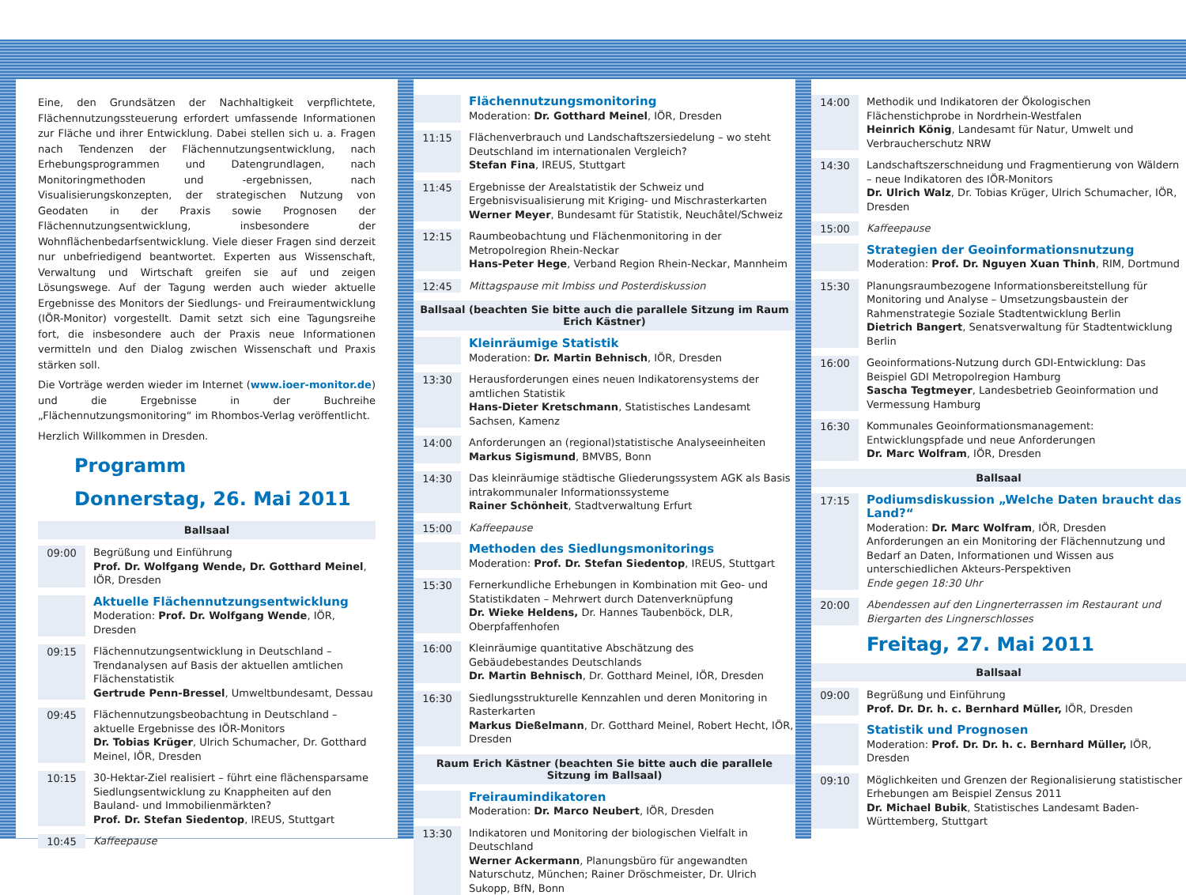Eine, den Grundsätzen der Nachhaltigkeit verpflichtete, Flächennutzungssteuerung erfordert umfassende Informationen zur Fläche und ihrer Entwicklung. Dabei stellen sich u. a. Fragen nach Tendenzen der Flächennutzungsentwicklung, nach Erhebungsprogrammen und Datengrundlagen, nach Monitoringmethoden und -ergebnissen, nach Visualisierungskonzepten, der strategischen Nutzung von Geodaten in der Praxis sowie Prognosen der Flächennutzungsentwicklung, insbesondere der Wohnflächenbedarfsentwicklung. Viele dieser Fragen sind derzeit nur unbefriedigend beantwortet. Experten aus Wissenschaft, Verwaltung und Wirtschaft greifen sie auf und zeigen Lösungswege. Auf der Tagung werden auch wieder aktuelle Ergebnisse des Monitors der Siedlungs- und Freiraumentwicklung (IÖR-Monitor) vorgestellt. Damit setzt sich eine Tagungsreihe fort, die insbesondere auch der Praxis neue Informationen vermitteln und den Dialog zwischen Wissenschaft und Praxis stärken soll.
Die Vorträge werden wieder im Internet (www.ioer-monitor.de) und die Ergebnisse in der Buchreihe „Flächennutzungsmonitoring“ im Rhombos-Verlag veröffentlicht.
Herzlich Willkommen in Dresden.
Programm
Donnerstag, 26. Mai 2011
Ballsaal
09:00
Begrüßung und Einführung
Prof. Dr. Wolfgang Wende, Dr. Gotthard Meinel, IÖR, Dresden
Aktuelle Flächennutzungsentwicklung
Moderation: Prof. Dr. Wolfgang Wende, IÖR, Dresden
09:15
Flächennutzungsentwicklung in Deutschland – Trendanalysen auf Basis der aktuellen amtlichen Flächenstatistik
Gertrude Penn-Bressel, Umweltbundesamt, Dessau
09:45
Flächennutzungsbeobachtung in Deutschland – aktuelle Ergebnisse des IÖR-Monitors
Dr. Tobias Krüger, Ulrich Schumacher, Dr. Gotthard Meinel, IÖR, Dresden
10:15
30-Hektar-Ziel realisiert – führt eine flächensparsame Siedlungsentwicklung zu Knappheiten auf den Bauland- und Immobilienmärkten?
Prof. Dr. Stefan Siedentop, IREUS, Stuttgart
10:45
Kaffeepause
Flächennutzungsmonitoring
Moderation: Dr. Gotthard Meinel, IÖR, Dresden
11:15
Flächenverbrauch und Landschaftszersiedelung – wo steht Deutschland im internationalen Vergleich?
Stefan Fina, IREUS, Stuttgart
11:45
Ergebnisse der Arealstatistik der Schweiz und Ergebnisvisualisierung mit Kriging- und Mischrasterkarten
Werner Meyer, Bundesamt für Statistik, Neuchâtel/Schweiz
12:15
Raumbeobachtung und Flächenmonitoring in der Metropolregion Rhein-Neckar
Hans-Peter Hege, Verband Region Rhein-Neckar, Mannheim
12:45
Mittagspause mit Imbiss und Posterdiskussion
Ballsaal (beachten Sie bitte auch die parallele Sitzung im Raum Erich Kästner)
Kleinräumige Statistik
Moderation: Dr. Martin Behnisch, IÖR, Dresden
13:30
Herausforderungen eines neuen Indikatorensystems der amtlichen Statistik
Hans-Dieter Kretschmann, Statistisches Landesamt Sachsen, Kamenz
14:00
Anforderungen an (regional)statistische Analyseeinheiten
Markus Sigismund, BMVBS, Bonn
14:30
Das kleinräumige städtische Gliederungssystem AGK als Basis intrakommunaler Informationssysteme
Rainer Schönheit, Stadtverwaltung Erfurt
15:00
Kaffeepause
Methoden des Siedlungsmonitorings
Moderation: Prof. Dr. Stefan Siedentop, IREUS, Stuttgart
15:30
Fernerkundliche Erhebungen in Kombination mit Geo- und Statistikdaten – Mehrwert durch Datenverknüpfung
Dr. Wieke Heldens, Dr. Hannes Taubenböck, DLR, Oberpfaffenhofen
16:00
Kleinräumige quantitative Abschätzung des Gebäudebestandes Deutschlands
Dr. Martin Behnisch, Dr. Gotthard Meinel, IÖR, Dresden
16:30
Siedlungsstrukturelle Kennzahlen und deren Monitoring in Rasterkarten
Markus Dießelmann, Dr. Gotthard Meinel, Robert Hecht, IÖR, Dresden
Raum Erich Kästner (beachten Sie bitte auch die parallele Sitzung im Ballsaal)
Freiraumindikatoren
Moderation: Dr. Marco Neubert, IÖR, Dresden
13:30
Indikatoren und Monitoring der biologischen Vielfalt in Deutschland
Werner Ackermann, Planungsbüro für angewandten Naturschutz, München; Rainer Dröschmeister, Dr. Ulrich Sukopp, BfN, Bonn
14:00
Methodik und Indikatoren der Ökologischen Flächenstichprobe in Nordrhein-Westfalen
Heinrich König, Landesamt für Natur, Umwelt und Verbraucherschutz NRW
14:30
Landschaftszerschneidung und Fragmentierung von Wäldern – neue Indikatoren des IÖR-Monitors
Dr. Ulrich Walz, Dr. Tobias Krüger, Ulrich Schumacher, IÖR, Dresden
15:00
Kaffeepause
Strategien der Geoinformationsnutzung
Moderation: Prof. Dr. Nguyen Xuan Thinh, RIM, Dortmund
15:30
Planungsraumbezogene Informationsbereitstellung für Monitoring und Analyse – Umsetzungsbaustein der Rahmenstrategie Soziale Stadtentwicklung Berlin
Dietrich Bangert, Senatsverwaltung für Stadtentwicklung Berlin
16:00
Geoinformations-Nutzung durch GDI-Entwicklung: Das Beispiel GDI Metropolregion Hamburg
Sascha Tegtmeyer, Landesbetrieb Geoinformation und Vermessung Hamburg
16:30
Kommunales Geoinformationsmanagement: Entwicklungspfade und neue Anforderungen
Dr. Marc Wolfram, IÖR, Dresden
Ballsaal
17:15
Podiumsdiskussion „Welche Daten braucht das Land?“
Moderation: Dr. Marc Wolfram, IÖR, Dresden
Anforderungen an ein Monitoring der Flächennutzung und Bedarf an Daten, Informationen und Wissen aus unterschiedlichen Akteurs-Perspektiven
Ende gegen 18:30 Uhr
20:00
Abendessen auf den Lingnerterrassen im Restaurant und Biergarten des Lingnerschlosses
Freitag, 27. Mai 2011
Ballsaal
09:00
Begrüßung und Einführung
Prof. Dr. Dr. h. c. Bernhard Müller, IÖR, Dresden
Statistik und Prognosen
Moderation: Prof. Dr. Dr. h. c. Bernhard Müller, IÖR, Dresden
09:10
Möglichkeiten und Grenzen der Regionalisierung statistischer Erhebungen am Beispiel Zensus 2011
Dr. Michael Bubik, Statistisches Landesamt Baden-Württemberg, Stuttgart